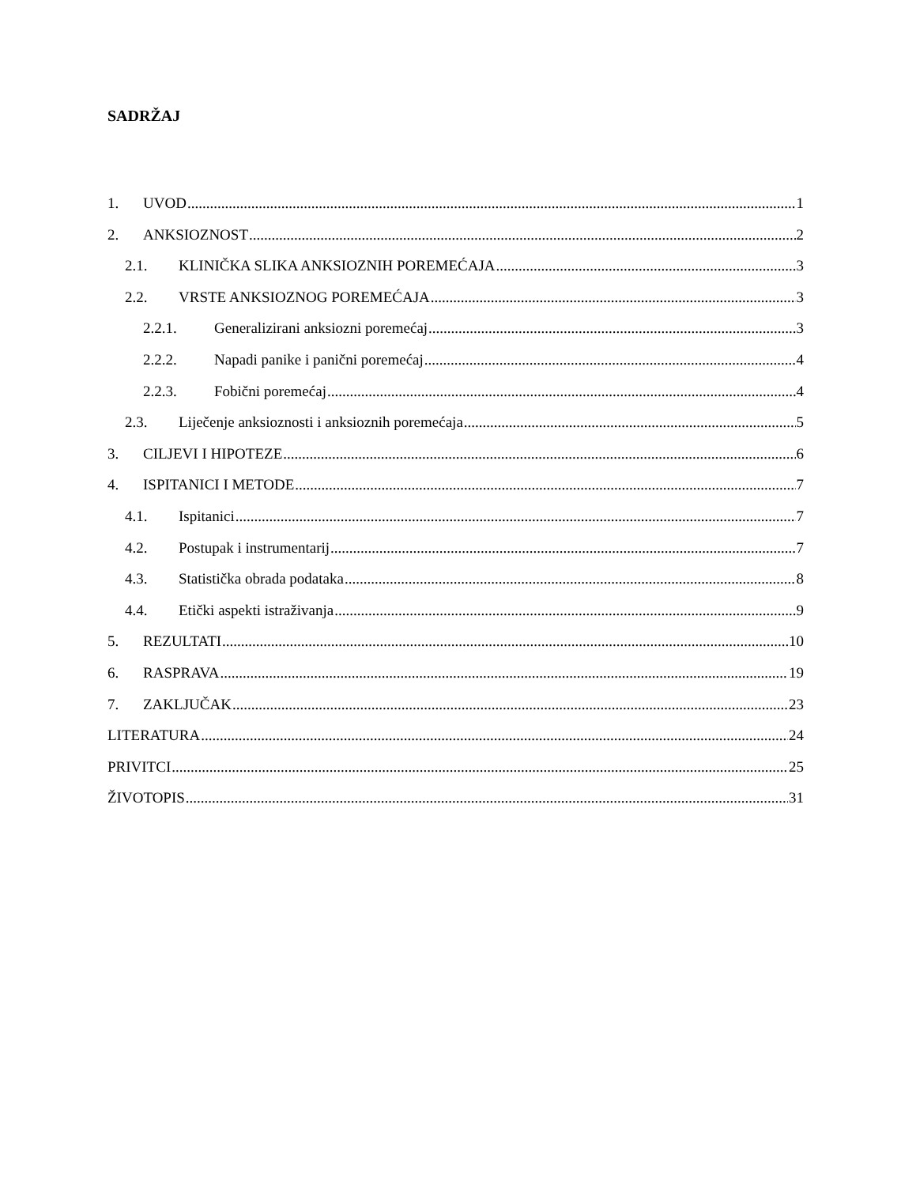SADRŽAJ
1. UVOD 1
2. ANKSIOZNOST 2
2.1. KLINIČKA SLIKA ANKSIOZNIH POREMEĆAJA 3
2.2. VRSTE ANKSIOZNOG POREMEĆAJA 3
2.2.1. Generalizirani anksiozni poremećaj 3
2.2.2. Napadi panike i panični poremećaj 4
2.2.3. Fobični poremećaj 4
2.3. Liječenje anksioznosti i anksioznih poremećaja 5
3. CILJEVI I HIPOTEZE 6
4. ISPITANICI I METODE 7
4.1. Ispitanici 7
4.2. Postupak i instrumentarij 7
4.3. Statistička obrada podataka 8
4.4. Etički aspekti istraživanja 9
5. REZULTATI 10
6. RASPRAVA 19
7. ZAKLJUČAK 23
LITERATURA 24
PRIVITCI 25
ŽIVOTOPIS 31